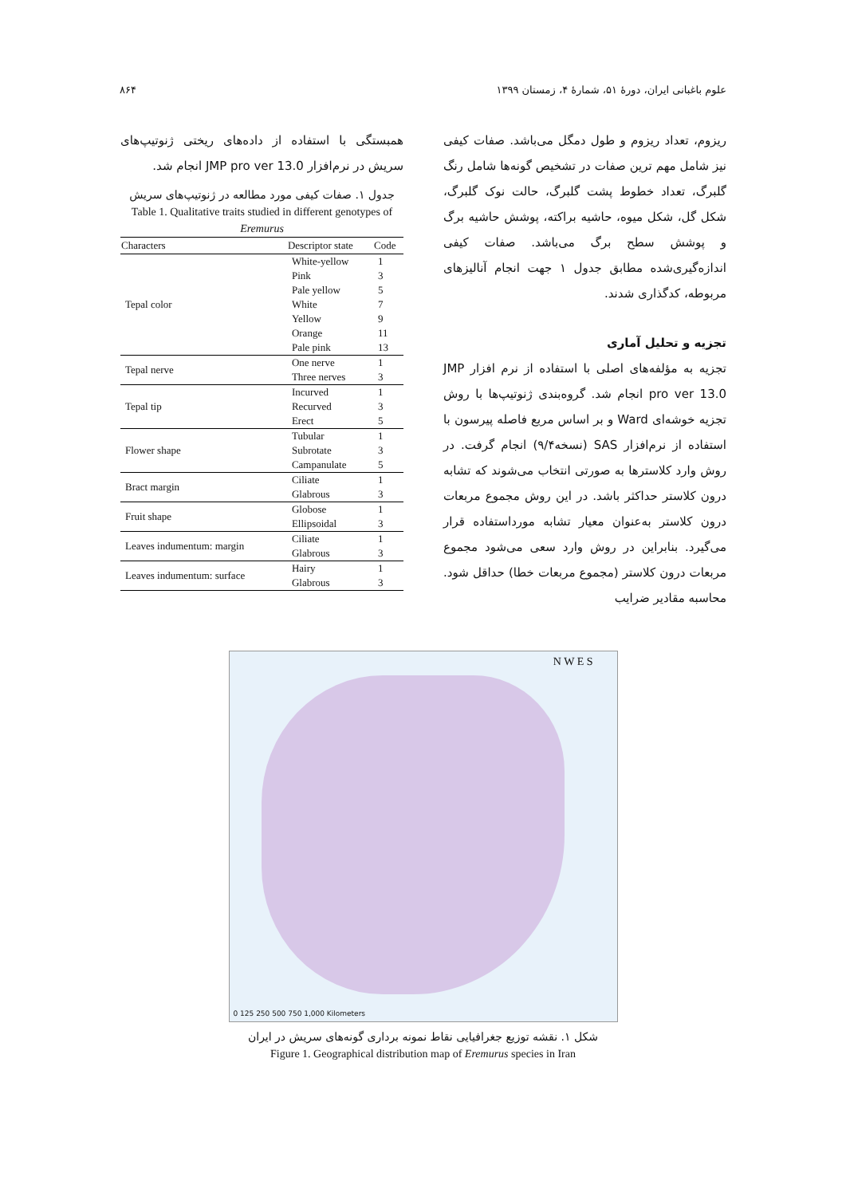علوم باغبانی ایران، دورهٔ ۵۱، شمارهٔ ۴، زمستان ۱۳۹۹ ۸۶۴
ریزوم، تعداد ریزوم و طول دمگل می‌باشد. صفات کیفی نیز شامل مهم ترین صفات در تشخیص گونه‌ها شامل رنگ گلبرگ، تعداد خطوط پشت گلبرگ، حالت نوک گلبرگ، شکل گل، شکل میوه، حاشیه براکته، پوشش حاشیه برگ و پوشش سطح برگ می‌باشد. صفات کیفی اندازه‌گیری‌شده مطابق جدول ۱ جهت انجام آنالیزهای مربوطه، کدگذاری شدند.
تجزیه و تحلیل آماری
تجزیه به مؤلفه‌های اصلی با استفاده از نرم افزار JMP pro ver 13.0 انجام شد. گروه‌بندی ژنوتیپ‌ها با روش تجزیه خوشه‌ای Ward و بر اساس مربع فاصله پیرسون با استفاده از نرم‌افزار SAS (نسخه۹/۴) انجام گرفت. در روش وارد کلاسترها به صورتی انتخاب می‌شوند که تشابه درون کلاستر حداکثر باشد. در این روش مجموع مربعات درون کلاستر به‌عنوان معیار تشابه مورداستفاده قرار می‌گیرد. بنابراین در روش وارد سعی می‌شود مجموع مربعات درون کلاستر (مجموع مربعات خطا) حداقل شود. محاسبه مقادیر ضرایب
همبستگی با استفاده از داده‌های ریختی ژنوتیپ‌های سریش در نرم‌افزار JMP pro ver 13.0 انجام شد.
جدول ۱. صفات کیفی مورد مطالعه در ژنوتیپ‌های سریش
Table 1. Qualitative traits studied in different genotypes of Eremurus
| Characters | Descriptor state | Code |
| --- | --- | --- |
| Tepal color | White-yellow | 1 |
| | Pink | 3 |
| | Pale yellow | 5 |
| | White | 7 |
| | Yellow | 9 |
| | Orange | 11 |
| | Pale pink | 13 |
| Tepal nerve | One nerve | 1 |
| | Three nerves | 3 |
| Tepal tip | Incurved | 1 |
| | Recurved | 3 |
| | Erect | 5 |
| Flower shape | Tubular | 1 |
| | Subrotate | 3 |
| | Campanulate | 5 |
| Bract margin | Ciliate | 1 |
| | Glabrous | 3 |
| Fruit shape | Globose | 1 |
| | Ellipsoidal | 3 |
| Leaves indumentum: margin | Ciliate | 1 |
| | Glabrous | 3 |
| Leaves indumentum: surface | Hairy | 1 |
| | Glabrous | 3 |
N W E S
0 125 250 500 750 1,000 Kilometers
شکل ۱. نقشه توزیع جغرافیایی نقاط نمونه برداری گونه‌های سریش در ایران
Figure 1. Geographical distribution map of Eremurus species in Iran